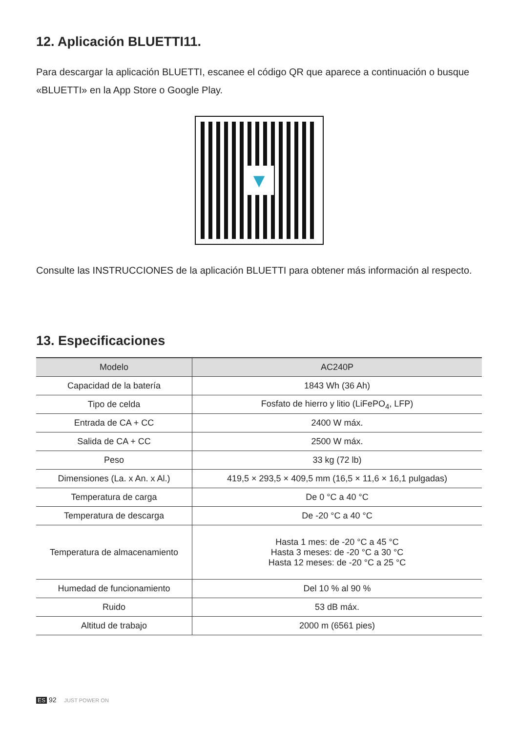12. Aplicación BLUETTI11.
Para descargar la aplicación BLUETTI, escanee el código QR que aparece a continuación o busque «BLUETTI» en la App Store o Google Play.
▼
Consulte las INSTRUCCIONES de la aplicación BLUETTI para obtener más información al respecto.
13. Especificaciones
| Modelo | AC240P |
| --- | --- |
| Capacidad de la batería | 1843 Wh (36 Ah) |
| Tipo de celda | Fosfato de hierro y litio (LiFePO<sub>4</sub>, LFP) |
| Entrada de CA + CC | 2400 W máx. |
| Salida de CA + CC | 2500 W máx. |
| Peso | 33 kg (72 lb) |
| Dimensiones (La. x An. x Al.) | 419,5 × 293,5 × 409,5 mm (16,5 × 11,6 × 16,1 pulgadas) |
| Temperatura de carga | De 0 °C a 40 °C |
| Temperatura de descarga | De -20 °C a 40 °C |
| Temperatura de almacenamiento | Hasta 1 mes: de -20 °C a 45 °C Hasta 3 meses: de -20 °C a 30 °C Hasta 12 meses: de -20 °C a 25 °C |
| Humedad de funcionamiento | Del 10 % al 90 % |
| Ruido | 53 dB máx. |
| Altitud de trabajo | 2000 m (6561 pies) |
ES 92 JUST POWER ON